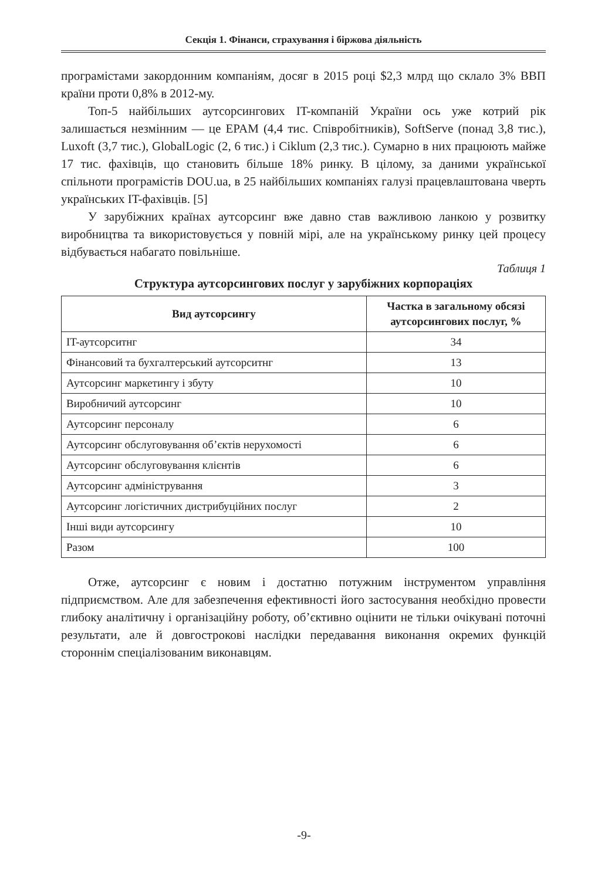Секція 1. Фінанси, страхування і біржова діяльність
програмістами закордонним компаніям, досяг в 2015 році $2,3 млрд що склало 3% ВВП країни проти 0,8% в 2012-му.
Топ-5 найбільших аутсорсингових IT-компаній України ось уже котрий рік залишається незмінним — це EPAM (4,4 тис. Співробітників), SoftServe (понад 3,8 тис.), Luxoft (3,7 тис.), GlobalLogic (2, 6 тис.) і Ciklum (2,3 тис.). Сумарно в них працюють майже 17 тис. фахівців, що становить більше 18% ринку. В цілому, за даними української спільноти програмістів DOU.ua, в 25 найбільших компаніях галузі працевлаштована чверть українських IT-фахівців. [5]
У зарубіжних країнах аутсорсинг вже давно став важливою ланкою у розвитку виробництва та використовується у повній мірі, але на українському ринку цей процесу відбувається набагато повільніше.
Таблиця 1
Структура аутсорсингових послуг у зарубіжних корпораціях
| Вид аутсорсингу | Частка в загальному обсязі аутсорсингових послуг, % |
| --- | --- |
| IT-аутсорситнг | 34 |
| Фінансовий та бухгалтерський аутсорситнг | 13 |
| Аутсорсинг маркетингу і збуту | 10 |
| Виробничий аутсорсинг | 10 |
| Аутсорсинг персоналу | 6 |
| Аутсорсинг обслуговування об’єктів нерухомості | 6 |
| Аутсорсинг обслуговування клієнтів | 6 |
| Аутсорсинг адміністрування | 3 |
| Аутсорсинг логістичних дистрибуційних послуг | 2 |
| Інші види аутсорсингу | 10 |
| Разом | 100 |
Отже, аутсорсинг є новим і достатню потужним інструментом управління підприємством. Але для забезпечення ефективності його застосування необхідно провести глибоку аналітичну і організаційну роботу, об’єктивно оцінити не тільки очікувані поточні результати, але й довгострокові наслідки передавання виконання окремих функцій стороннім спеціалізованим виконавцям.
-9-